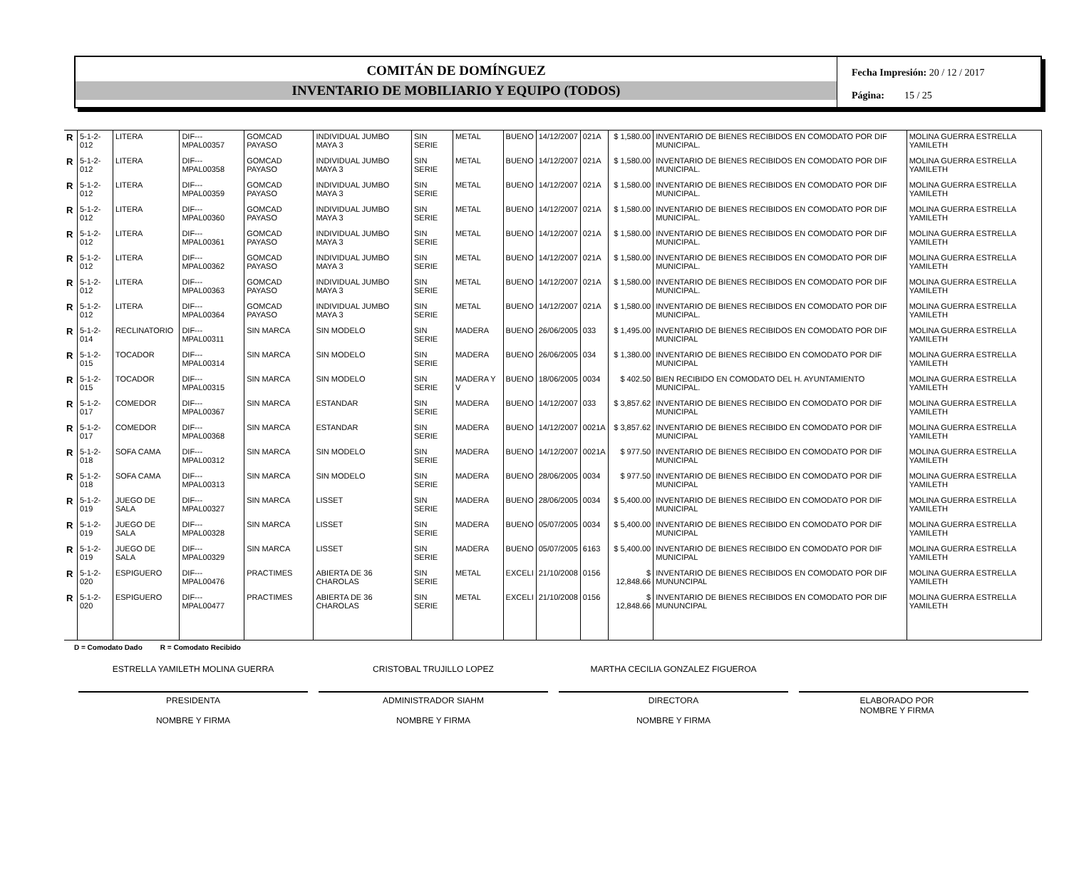COMITÁN DE DOMÍNGUEZ
INVENTARIO DE MOBILIARIO Y EQUIPO (TODOS)
Fecha Impresión: 20 / 12 / 2017
Página: 15 / 25
| R | 5-1-2-012 | LITERA | DIF---MPAL00357 | GOMCAD PAYASO | INDIVIDUAL JUMBO MAYA 3 | SIN SERIE | METAL | BUENO | 14/12/2007 | 021A | $ 1,580.00 | INVENTARIO DE BIENES RECIBIDOS EN COMODATO POR DIF MUNICIPAL. | MOLINA GUERRA ESTRELLA YAMILETH |
| R | 5-1-2-012 | LITERA | DIF---MPAL00358 | GOMCAD PAYASO | INDIVIDUAL JUMBO MAYA 3 | SIN SERIE | METAL | BUENO | 14/12/2007 | 021A | $ 1,580.00 | INVENTARIO DE BIENES RECIBIDOS EN COMODATO POR DIF MUNICIPAL. | MOLINA GUERRA ESTRELLA YAMILETH |
| R | 5-1-2-012 | LITERA | DIF---MPAL00359 | GOMCAD PAYASO | INDIVIDUAL JUMBO MAYA 3 | SIN SERIE | METAL | BUENO | 14/12/2007 | 021A | $ 1,580.00 | INVENTARIO DE BIENES RECIBIDOS EN COMODATO POR DIF MUNICIPAL. | MOLINA GUERRA ESTRELLA YAMILETH |
| R | 5-1-2-012 | LITERA | DIF---MPAL00360 | GOMCAD PAYASO | INDIVIDUAL JUMBO MAYA 3 | SIN SERIE | METAL | BUENO | 14/12/2007 | 021A | $ 1,580.00 | INVENTARIO DE BIENES RECIBIDOS EN COMODATO POR DIF MUNICIPAL. | MOLINA GUERRA ESTRELLA YAMILETH |
| R | 5-1-2-012 | LITERA | DIF---MPAL00361 | GOMCAD PAYASO | INDIVIDUAL JUMBO MAYA 3 | SIN SERIE | METAL | BUENO | 14/12/2007 | 021A | $ 1,580.00 | INVENTARIO DE BIENES RECIBIDOS EN COMODATO POR DIF MUNICIPAL. | MOLINA GUERRA ESTRELLA YAMILETH |
| R | 5-1-2-012 | LITERA | DIF---MPAL00362 | GOMCAD PAYASO | INDIVIDUAL JUMBO MAYA 3 | SIN SERIE | METAL | BUENO | 14/12/2007 | 021A | $ 1,580.00 | INVENTARIO DE BIENES RECIBIDOS EN COMODATO POR DIF MUNICIPAL. | MOLINA GUERRA ESTRELLA YAMILETH |
| R | 5-1-2-012 | LITERA | DIF---MPAL00363 | GOMCAD PAYASO | INDIVIDUAL JUMBO MAYA 3 | SIN SERIE | METAL | BUENO | 14/12/2007 | 021A | $ 1,580.00 | INVENTARIO DE BIENES RECIBIDOS EN COMODATO POR DIF MUNICIPAL. | MOLINA GUERRA ESTRELLA YAMILETH |
| R | 5-1-2-012 | LITERA | DIF---MPAL00364 | GOMCAD PAYASO | INDIVIDUAL JUMBO MAYA 3 | SIN SERIE | METAL | BUENO | 14/12/2007 | 021A | $ 1,580.00 | INVENTARIO DE BIENES RECIBIDOS EN COMODATO POR DIF MUNICIPAL. | MOLINA GUERRA ESTRELLA YAMILETH |
| R | 5-1-2-014 | RECLINATORIO | DIF---MPAL00311 | SIN MARCA | SIN MODELO | SIN SERIE | MADERA | BUENO | 26/06/2005 | 033 | $ 1,495.00 | INVENTARIO DE BIENES RECIBIDOS EN COMODATO POR DIF MUNICIPAL | MOLINA GUERRA ESTRELLA YAMILETH |
| R | 5-1-2-015 | TOCADOR | DIF---MPAL00314 | SIN MARCA | SIN MODELO | SIN SERIE | MADERA | BUENO | 26/06/2005 | 034 | $ 1,380.00 | INVENTARIO DE BIENES RECIBIDO EN COMODATO POR DIF MUNICIPAL | MOLINA GUERRA ESTRELLA YAMILETH |
| R | 5-1-2-015 | TOCADOR | DIF---MPAL00315 | SIN MARCA | SIN MODELO | SIN SERIE | MADERA Y V | BUENO | 18/06/2005 | 0034 | $ 402.50 | BIEN RECIBIDO EN COMODATO DEL H. AYUNTAMIENTO MUNICIPAL. | MOLINA GUERRA ESTRELLA YAMILETH |
| R | 5-1-2-017 | COMEDOR | DIF---MPAL00367 | SIN MARCA | ESTANDAR | SIN SERIE | MADERA | BUENO | 14/12/2007 | 033 | $ 3,857.62 | INVENTARIO DE BIENES RECIBIDO EN COMODATO POR DIF MUNICIPAL | MOLINA GUERRA ESTRELLA YAMILETH |
| R | 5-1-2-017 | COMEDOR | DIF---MPAL00368 | SIN MARCA | ESTANDAR | SIN SERIE | MADERA | BUENO | 14/12/2007 | 0021A | $ 3,857.62 | INVENTARIO DE BIENES RECIBIDO EN COMODATO POR DIF MUNICIPAL | MOLINA GUERRA ESTRELLA YAMILETH |
| R | 5-1-2-018 | SOFA CAMA | DIF---MPAL00312 | SIN MARCA | SIN MODELO | SIN SERIE | MADERA | BUENO | 14/12/2007 | 0021A | $ 977.50 | INVENTARIO DE BIENES RECIBIDO EN COMODATO POR DIF MUNICIPAL | MOLINA GUERRA ESTRELLA YAMILETH |
| R | 5-1-2-018 | SOFA CAMA | DIF---MPAL00313 | SIN MARCA | SIN MODELO | SIN SERIE | MADERA | BUENO | 28/06/2005 | 0034 | $ 977.50 | INVENTARIO DE BIENES RECIBIDO EN COMODATO POR DIF MUNICIPAL | MOLINA GUERRA ESTRELLA YAMILETH |
| R | 5-1-2-019 | JUEGO DE SALA | DIF---MPAL00327 | SIN MARCA | LISSET | SIN SERIE | MADERA | BUENO | 28/06/2005 | 0034 | $ 5,400.00 | INVENTARIO DE BIENES RECIBIDO EN COMODATO POR DIF MUNICIPAL | MOLINA GUERRA ESTRELLA YAMILETH |
| R | 5-1-2-019 | JUEGO DE SALA | DIF---MPAL00328 | SIN MARCA | LISSET | SIN SERIE | MADERA | BUENO | 05/07/2005 | 0034 | $ 5,400.00 | INVENTARIO DE BIENES RECIBIDO EN COMODATO POR DIF MUNICIPAL | MOLINA GUERRA ESTRELLA YAMILETH |
| R | 5-1-2-019 | JUEGO DE SALA | DIF---MPAL00329 | SIN MARCA | LISSET | SIN SERIE | MADERA | BUENO | 05/07/2005 | 6163 | $ 5,400.00 | INVENTARIO DE BIENES RECIBIDO EN COMODATO POR DIF MUNICIPAL | MOLINA GUERRA ESTRELLA YAMILETH |
| R | 5-1-2-020 | ESPIGUERO | DIF---MPAL00476 | PRACTIMES | ABIERTA DE 36 CHAROLAS | SIN SERIE | METAL | EXCELI | 21/10/2008 | 0156 | $ 12,848.66 | INVENTARIO DE BIENES RECIBIDOS EN COMODATO POR DIF MUNUNCIPAL | MOLINA GUERRA ESTRELLA YAMILETH |
| R | 5-1-2-020 | ESPIGUERO | DIF---MPAL00477 | PRACTIMES | ABIERTA DE 36 CHAROLAS | SIN SERIE | METAL | EXCELI | 21/10/2008 | 0156 | $ 12,848.66 | INVENTARIO DE BIENES RECIBIDOS EN COMODATO POR DIF MUNUNCIPAL | MOLINA GUERRA ESTRELLA YAMILETH |
D = Comodato Dado R = Comodato Recibido
ESTRELLA YAMILETH MOLINA GUERRA
PRESIDENTA
NOMBRE Y FIRMA
CRISTOBAL TRUJILLO LOPEZ
ADMINISTRADOR SIAHM
NOMBRE Y FIRMA
MARTHA CECILIA GONZALEZ FIGUEROA
DIRECTORA
NOMBRE Y FIRMA
ELABORADO POR
NOMBRE Y FIRMA